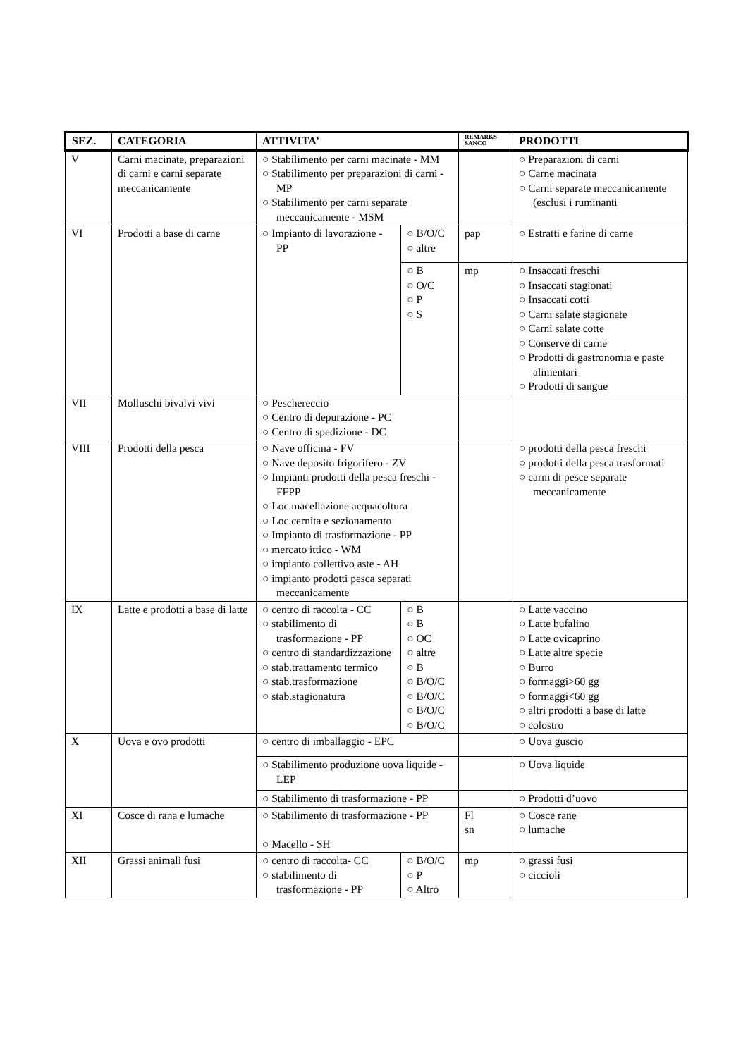| SEZ. | CATEGORIA | ATTIVITA’ | | REMARKS SANCO | PRODOTTI |
| --- | --- | --- | --- | --- | --- |
| V | Carni macinate, preparazioni di carni e carni separate meccanicamente | ○ Stabilimento per carni macinate - MM ○ Stabilimento per preparazioni di carni - MP ○ Stabilimento per carni separate meccanicamente - MSM | | | ○ Preparazioni di carni ○ Carne macinata ○ Carni separate meccanicamente (esclusi i ruminanti |
| VI | Prodotti a base di carne | ○ Impianto di lavorazione - PP | ○ B/O/C ○ altre | pap | ○ Estratti e farine di carne |
| | | | ○ B ○ O/C ○ P ○ S | mp | ○ Insaccati freschi ○ Insaccati stagionati ○ Insaccati cotti ○ Carni salate stagionate ○ Carni salate cotte ○ Conserve di carne ○ Prodotti di gastronomia e paste alimentari ○ Prodotti di sangue |
| VII | Molluschi bivalvi vivi | ○ Peschereccio ○ Centro di depurazione - PC ○ Centro di spedizione - DC | | | |
| VIII | Prodotti della pesca | ○ Nave officina - FV ○ Nave deposito frigorifero - ZV ○ Impianti prodotti della pesca freschi - FFPP ○ Loc.macellazione acquacoltura ○ Loc.cernita e sezionamento ○ Impianto di trasformazione - PP ○ mercato ittico - WM ○ impianto collettivo aste - AH ○ impianto prodotti pesca separati meccanicamente | | | ○ prodotti della pesca freschi ○ prodotti della pesca trasformati ○ carni di pesce separate meccanicamente |
| IX | Latte e prodotti a base di latte | ○ centro di raccolta - CC ○ stabilimento di trasformazione - PP ○ centro di standardizzazione ○ stab.trattamento termico ○ stab.trasformazione ○ stab.stagionatura | ○ B ○ B ○ OC ○ altre ○ B ○ B/O/C ○ B/O/C ○ B/O/C ○ B/O/C | | ○ Latte vaccino ○ Latte bufalino ○ Latte ovicaprino ○ Latte altre specie ○ Burro ○ formaggi>60 gg ○ formaggi<60 gg ○ altri prodotti a base di latte ○ colostro |
| X | Uova e ovo prodotti | ○ centro di imballaggio - EPC | | | ○ Uova guscio |
| | | ○ Stabilimento produzione uova liquide - LEP | | | ○ Uova liquide |
| | | ○ Stabilimento di trasformazione - PP | | | ○ Prodotti d’uovo |
| XI | Cosce di rana e lumache | ○ Stabilimento di trasformazione - PP ○ Macello - SH | | Fl sn | ○ Cosce rane ○ lumache |
| XII | Grassi animali fusi | ○ centro di raccolta- CC ○ stabilimento di trasformazione - PP | ○ B/O/C ○ P ○ Altro | mp | ○ grassi fusi ○ ciccioli |